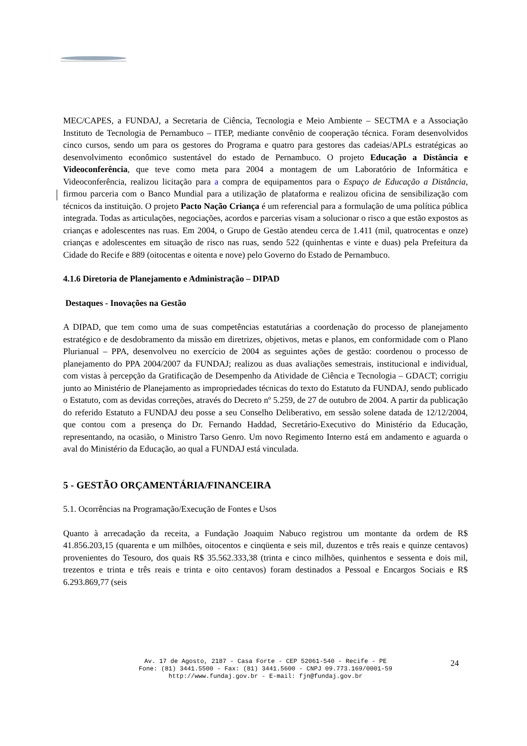MEC/CAPES, a FUNDAJ, a Secretaria de Ciência, Tecnologia e Meio Ambiente – SECTMA e a Associação Instituto de Tecnologia de Pernambuco – ITEP, mediante convênio de cooperação técnica. Foram desenvolvidos cinco cursos, sendo um para os gestores do Programa e quatro para gestores das cadeias/APLs estratégicas ao desenvolvimento econômico sustentável do estado de Pernambuco. O projeto Educação a Distância e Videoconferência, que teve como meta para 2004 a montagem de um Laboratório de Informática e Videoconferência, realizou licitação para a compra de equipamentos para o Espaço de Educação a Distância, firmou parceria com o Banco Mundial para a utilização de plataforma e realizou oficina de sensibilização com técnicos da instituição. O projeto Pacto Nação Criança é um referencial para a formulação de uma política pública integrada. Todas as articulações, negociações, acordos e parcerias visam a solucionar o risco a que estão expostos as crianças e adolescentes nas ruas. Em 2004, o Grupo de Gestão atendeu cerca de 1.411 (mil, quatrocentas e onze) crianças e adolescentes em situação de risco nas ruas, sendo 522 (quinhentas e vinte e duas) pela Prefeitura da Cidade do Recife e 889 (oitocentas e oitenta e nove) pelo Governo do Estado de Pernambuco.
4.1.6 Diretoria de Planejamento e Administração – DIPAD
Destaques - Inovações na Gestão
A DIPAD, que tem como uma de suas competências estatutárias a coordenação do processo de planejamento estratégico e de desdobramento da missão em diretrizes, objetivos, metas e planos, em conformidade com o Plano Plurianual – PPA, desenvolveu no exercício de 2004 as seguintes ações de gestão: coordenou o processo de planejamento do PPA 2004/2007 da FUNDAJ; realizou as duas avaliações semestrais, institucional e individual, com vistas à percepção da Gratificação de Desempenho da Atividade de Ciência e Tecnologia – GDACT; corrigiu junto ao Ministério de Planejamento as impropriedades técnicas do texto do Estatuto da FUNDAJ, sendo publicado o Estatuto, com as devidas correções, através do Decreto nº 5.259, de 27 de outubro de 2004. A partir da publicação do referido Estatuto a FUNDAJ deu posse a seu Conselho Deliberativo, em sessão solene datada de 12/12/2004, que contou com a presença do Dr. Fernando Haddad, Secretário-Executivo do Ministério da Educação, representando, na ocasião, o Ministro Tarso Genro. Um novo Regimento Interno está em andamento e aguarda o aval do Ministério da Educação, ao qual a FUNDAJ está vinculada.
5 - GESTÃO ORÇAMENTÁRIA/FINANCEIRA
5.1. Ocorrências na Programação/Execução de Fontes e Usos
Quanto à arrecadação da receita, a Fundação Joaquim Nabuco registrou um montante da ordem de R$ 41.856.203,15 (quarenta e um milhões, oitocentos e cinqüenta e seis mil, duzentos e três reais e quinze centavos) provenientes do Tesouro, dos quais R$ 35.562.333,38 (trinta e cinco milhões, quinhentos e sessenta e dois mil, trezentos e trinta e três reais e trinta e oito centavos) foram destinados a Pessoal e Encargos Sociais e R$ 6.293.869,77 (seis
Av. 17 de Agosto, 2187 - Casa Forte - CEP 52061-540 - Recife - PE
Fone: (81) 3441.5500 - Fax: (81) 3441.5600 - CNPJ 09.773.169/0001-59
http://www.fundaj.gov.br - E-mail: fjn@fundaj.gov.br
24